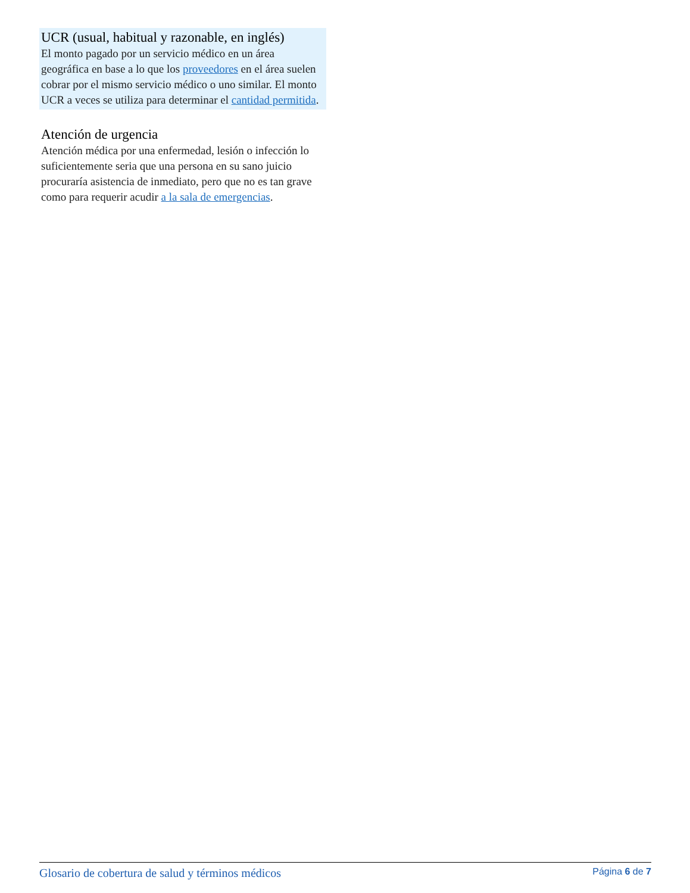UCR (usual, habitual y razonable, en inglés)
El monto pagado por un servicio médico en un área geográfica en base a lo que los proveedores en el área suelen cobrar por el mismo servicio médico o uno similar. El monto UCR a veces se utiliza para determinar el cantidad permitida.
Atención de urgencia
Atención médica por una enfermedad, lesión o infección lo suficientemente seria que una persona en su sano juicio procuraría asistencia de inmediato, pero que no es tan grave como para requerir acudir a la sala de emergencias.
Glosario de cobertura de salud y términos médicos Página 6 de 7